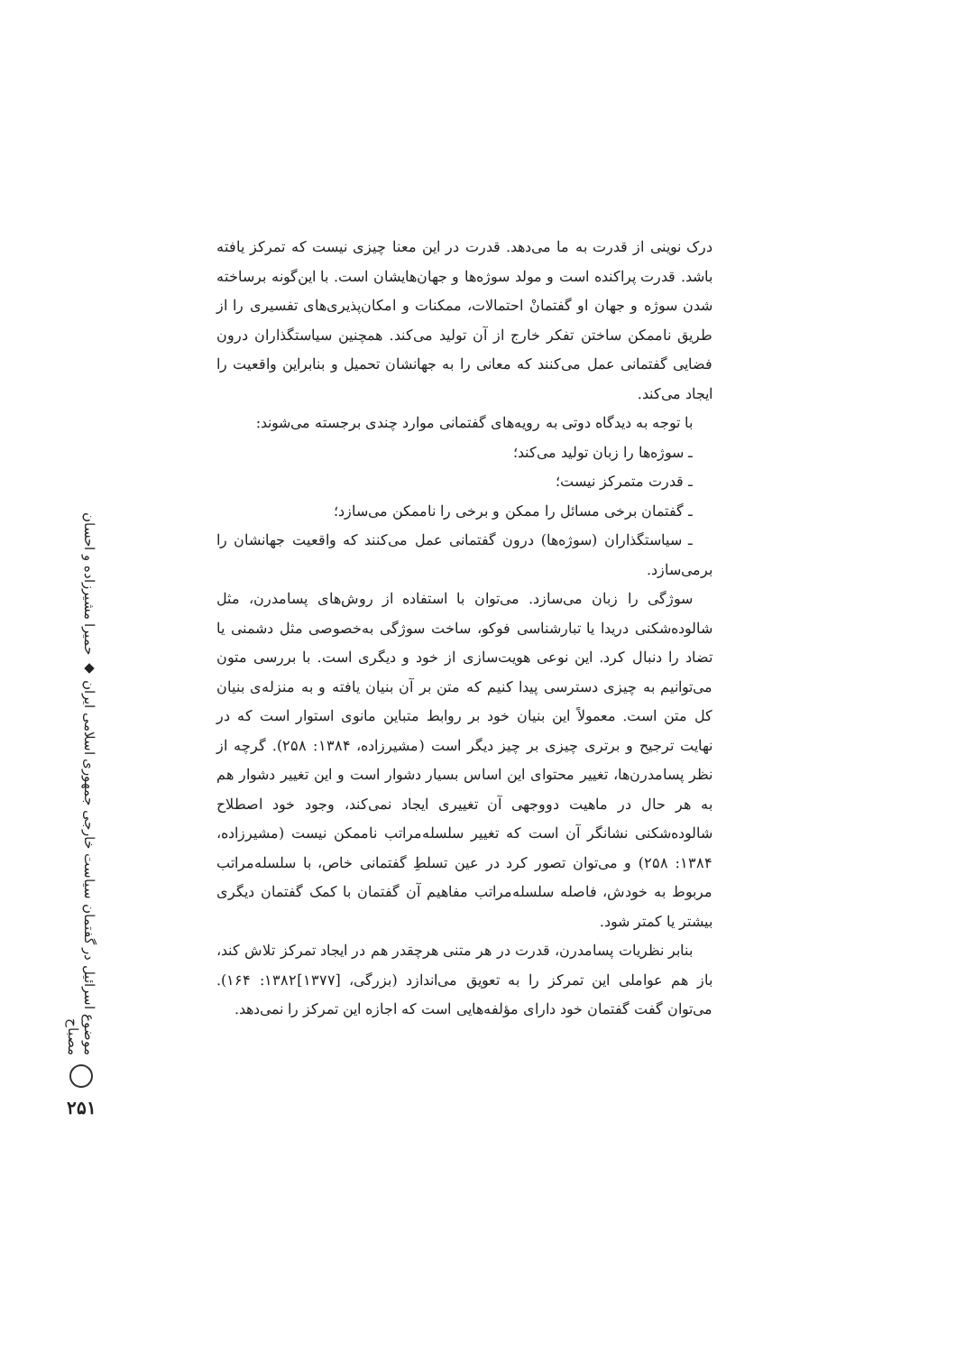موضوع اسرائیل در گفتمان سیاست خارجی جمهوری اسلامی ایران ◆ حمیرا مشیرزاده و احسان مصباح
۲۵۱
درک نوینی از قدرت به ما می‌دهد. قدرت در این معنا چیزی نیست که تمرکز یافته باشد. قدرت پراکنده است و مولد سوژه‌ها و جهان‌هایشان است. با این‌گونه برساخته شدن سوژه و جهان او گفتمانْ احتمالات، ممکنات و امکان‌پذیری‌های تفسیری را از طریق ناممکن ساختن تفکر خارج از آن تولید می‌کند. همچنین سیاستگذاران درون فضایی گفتمانی عمل می‌کنند که معانی را به جهانشان تحمیل و بنابراین واقعیت را ایجاد می‌کند.
با توجه به دیدگاه دوتی به رویه‌های گفتمانی موارد چندی برجسته می‌شوند:
ـ سوژه‌ها را زبان تولید می‌کند؛
ـ قدرت متمرکز نیست؛
ـ گفتمان برخی مسائل را ممکن و برخی را ناممکن می‌سازد؛
ـ سیاستگذاران (سوژه‌ها) درون گفتمانی عمل می‌کنند که واقعیت جهانشان را برمی‌سازد.
سوژگی را زبان می‌سازد. می‌توان با استفاده از روش‌های پسامدرن، مثل شالوده‌شکنی دریدا یا تبارشناسی فوکو، ساخت سوژگی به‌خصوصی مثل دشمنی یا تضاد را دنبال کرد. این نوعی هویت‌سازی از خود و دیگری است. با بررسی متون می‌توانیم به چیزی دسترسی پیدا کنیم که متن بر آن بنیان یافته و به منزله‌ی بنیان کل متن است. معمولاً این بنیان خود بر روابط متباین مانوی استوار است که در نهایت ترجیح و برتری چیزی بر چیز دیگر است (مشیرزاده، ۱۳۸۴: ۲۵۸). گرچه از نظر پسامدرن‌ها، تغییر محتوای این اساس بسیار دشوار است و این تغییر دشوار هم به هر حال در ماهیت دووجهی آن تغییری ایجاد نمی‌کند، وجود خود اصطلاح شالوده‌شکنی نشانگر آن است که تغییر سلسله‌مراتب ناممکن نیست (مشیرزاده، ۱۳۸۴: ۲۵۸) و می‌توان تصور کرد در عین تسلطِ گفتمانی خاص، با سلسله‌مراتب مربوط به خودش، فاصله سلسله‌مراتب مفاهیم آن گفتمان با کمک گفتمان دیگری بیشتر یا کمتر شود.
بنابر نظریات پسامدرن، قدرت در هر متنی هرچقدر هم در ایجاد تمرکز تلاش کند، باز هم عواملی این تمرکز را به تعویق می‌اندازد (بزرگی، [۱۳۷۷]۱۳۸۲: ۱۶۴). می‌توان گفت گفتمان خود دارای مؤلفه‌هایی است که اجازه این تمرکز را نمی‌دهد.